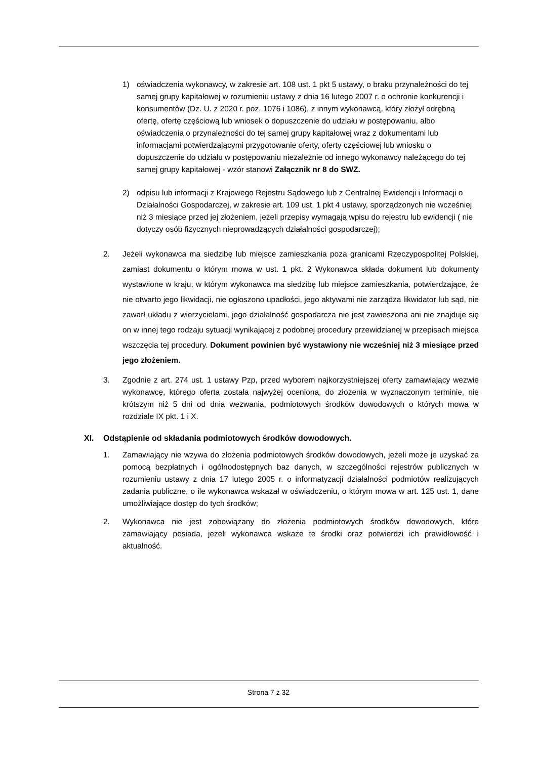1) oświadczenia wykonawcy, w zakresie art. 108 ust. 1 pkt 5 ustawy, o braku przynależności do tej samej grupy kapitałowej w rozumieniu ustawy z dnia 16 lutego 2007 r. o ochronie konkurencji i konsumentów (Dz. U. z 2020 r. poz. 1076 i 1086), z innym wykonawcą, który złożył odrębną ofertę, ofertę częściową lub wniosek o dopuszczenie do udziału w postępowaniu, albo oświadczenia o przynależności do tej samej grupy kapitałowej wraz z dokumentami lub informacjami potwierdzającymi przygotowanie oferty, oferty częściowej lub wniosku o dopuszczenie do udziału w postępowaniu niezależnie od innego wykonawcy należącego do tej samej grupy kapitałowej - wzór stanowi Załącznik nr 8 do SWZ.
2) odpisu lub informacji z Krajowego Rejestru Sądowego lub z Centralnej Ewidencji i Informacji o Działalności Gospodarczej, w zakresie art. 109 ust. 1 pkt 4 ustawy, sporządzonych nie wcześniej niż 3 miesiące przed jej złożeniem, jeżeli przepisy wymagają wpisu do rejestru lub ewidencji ( nie dotyczy osób fizycznych nieprowadzących działalności gospodarczej);
2. Jeżeli wykonawca ma siedzibę lub miejsce zamieszkania poza granicami Rzeczypospolitej Polskiej, zamiast dokumentu o którym mowa w ust. 1 pkt. 2 Wykonawca składa dokument lub dokumenty wystawione w kraju, w którym wykonawca ma siedzibę lub miejsce zamieszkania, potwierdzające, że nie otwarto jego likwidacji, nie ogłoszono upadłości, jego aktywami nie zarządza likwidator lub sąd, nie zawarł układu z wierzycielami, jego działalność gospodarcza nie jest zawieszona ani nie znajduje się on w innej tego rodzaju sytuacji wynikającej z podobnej procedury przewidzianej w przepisach miejsca wszczęcia tej procedury. Dokument powinien być wystawiony nie wcześniej niż 3 miesiące przed jego złożeniem.
3. Zgodnie z art. 274 ust. 1 ustawy Pzp, przed wyborem najkorzystniejszej oferty zamawiający wezwie wykonawcę, którego oferta została najwyżej oceniona, do złożenia w wyznaczonym terminie, nie krótszym niż 5 dni od dnia wezwania, podmiotowych środków dowodowych o których mowa w rozdziale IX pkt. 1 i X.
XI. Odstąpienie od składania podmiotowych środków dowodowych.
1. Zamawiający nie wzywa do złożenia podmiotowych środków dowodowych, jeżeli może je uzyskać za pomocą bezpłatnych i ogólnodostępnych baz danych, w szczególności rejestrów publicznych w rozumieniu ustawy z dnia 17 lutego 2005 r. o informatyzacji działalności podmiotów realizujących zadania publiczne, o ile wykonawca wskazał w oświadczeniu, o którym mowa w art. 125 ust. 1, dane umożliwiające dostęp do tych środków;
2. Wykonawca nie jest zobowiązany do złożenia podmiotowych środków dowodowych, które zamawiający posiada, jeżeli wykonawca wskaże te środki oraz potwierdzi ich prawidłowość i aktualność.
Strona 7 z 32